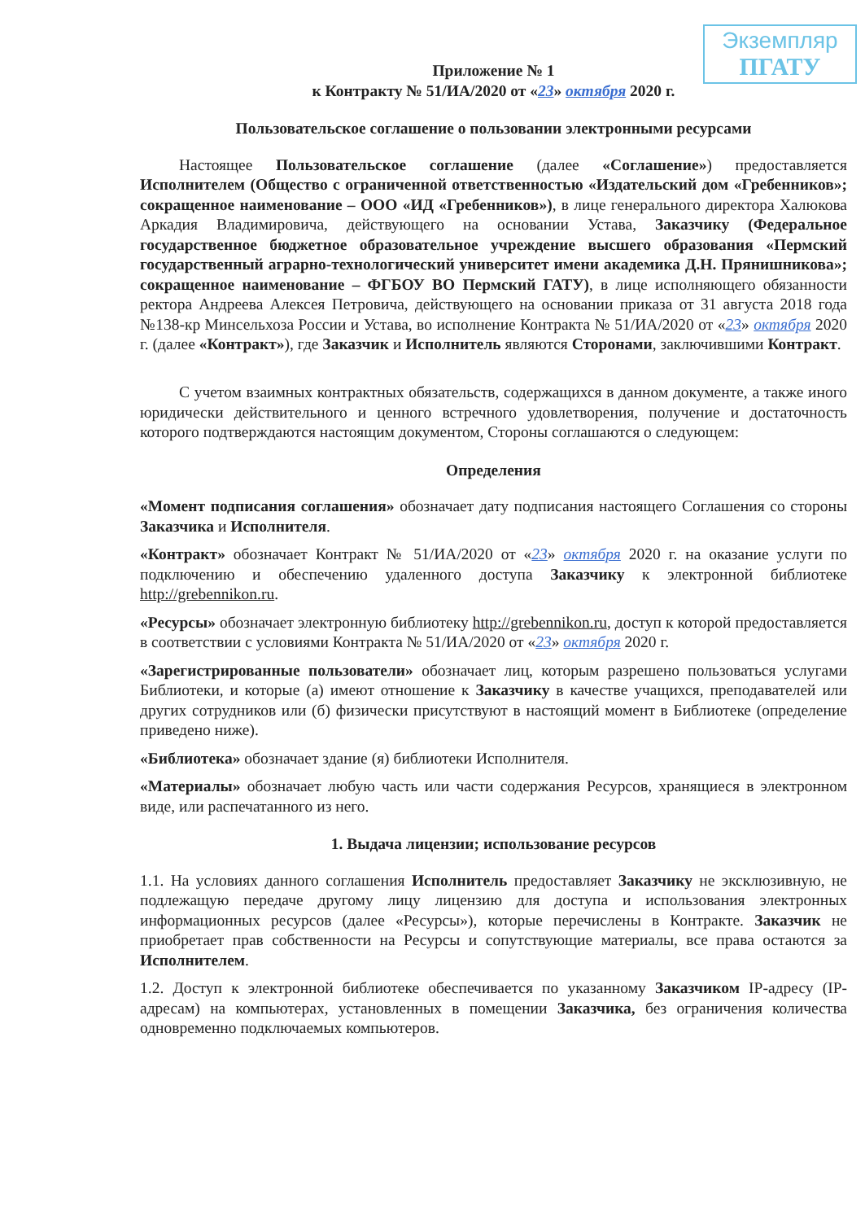Экземпляр
ПГАТУ
Приложение № 1
к Контракту № 51/ИА/2020 от «23» октября 2020 г.
Пользовательское соглашение о пользовании электронными ресурсами
Настоящее Пользовательское соглашение (далее «Соглашение») предоставляется Исполнителем (Общество с ограниченной ответственностью «Издательский дом «Гребенников»; сокращенное наименование – ООО «ИД «Гребенников»), в лице генерального директора Халюкова Аркадия Владимировича, действующего на основании Устава, Заказчику (Федеральное государственное бюджетное образовательное учреждение высшего образования «Пермский государственный аграрно-технологический университет имени академика Д.Н. Прянишникова»; сокращенное наименование – ФГБОУ ВО Пермский ГАТУ), в лице исполняющего обязанности ректора Андреева Алексея Петровича, действующего на основании приказа от 31 августа 2018 года №138-кр Минсельхоза России и Устава, во исполнение Контракта № 51/ИА/2020 от «23» октября 2020 г. (далее «Контракт»), где Заказчик и Исполнитель являются Сторонами, заключившими Контракт.
С учетом взаимных контрактных обязательств, содержащихся в данном документе, а также иного юридически действительного и ценного встречного удовлетворения, получение и достаточность которого подтверждаются настоящим документом, Стороны соглашаются о следующем:
Определения
«Момент подписания соглашения» обозначает дату подписания настоящего Соглашения со стороны Заказчика и Исполнителя.
«Контракт» обозначает Контракт № 51/ИА/2020 от «23» октября 2020 г. на оказание услуги по подключению и обеспечению удаленного доступа Заказчику к электронной библиотеке http://grebennikon.ru.
«Ресурсы» обозначает электронную библиотеку http://grebennikon.ru, доступ к которой предоставляется в соответствии с условиями Контракта № 51/ИА/2020 от «23» октября 2020 г.
«Зарегистрированные пользователи» обозначает лиц, которым разрешено пользоваться услугами Библиотеки, и которые (а) имеют отношение к Заказчику в качестве учащихся, преподавателей или других сотрудников или (б) физически присутствуют в настоящий момент в Библиотеке (определение приведено ниже).
«Библиотека» обозначает здание (я) библиотеки Исполнителя.
«Материалы» обозначает любую часть или части содержания Ресурсов, хранящиеся в электронном виде, или распечатанного из него.
1. Выдача лицензии; использование ресурсов
1.1. На условиях данного соглашения Исполнитель предоставляет Заказчику не эксклюзивную, не подлежащую передаче другому лицу лицензию для доступа и использования электронных информационных ресурсов (далее «Ресурсы»), которые перечислены в Контракте. Заказчик не приобретает прав собственности на Ресурсы и сопутствующие материалы, все права остаются за Исполнителем.
1.2. Доступ к электронной библиотеке обеспечивается по указанному Заказчиком IP-адресу (IP-адресам) на компьютерах, установленных в помещении Заказчика, без ограничения количества одновременно подключаемых компьютеров.